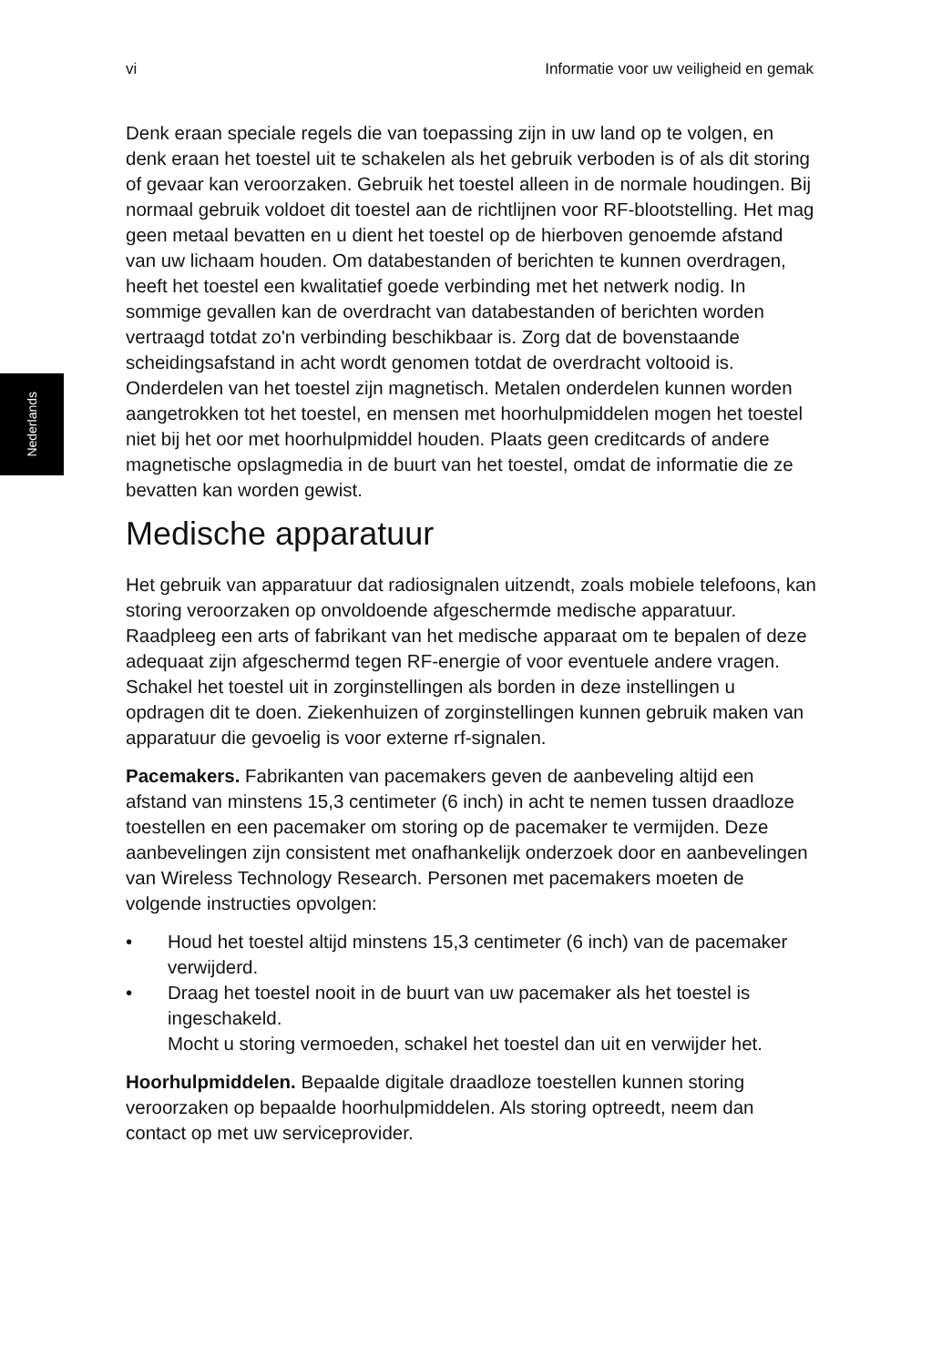vi Informatie voor uw veiligheid en gemak
Nederlands
Denk eraan speciale regels die van toepassing zijn in uw land op te volgen, en denk eraan het toestel uit te schakelen als het gebruik verboden is of als dit storing of gevaar kan veroorzaken. Gebruik het toestel alleen in de normale houdingen. Bij normaal gebruik voldoet dit toestel aan de richtlijnen voor RF-blootstelling. Het mag geen metaal bevatten en u dient het toestel op de hierboven genoemde afstand van uw lichaam houden. Om databestanden of berichten te kunnen overdragen, heeft het toestel een kwalitatief goede verbinding met het netwerk nodig. In sommige gevallen kan de overdracht van databestanden of berichten worden vertraagd totdat zo'n verbinding beschikbaar is. Zorg dat de bovenstaande scheidingsafstand in acht wordt genomen totdat de overdracht voltooid is. Onderdelen van het toestel zijn magnetisch. Metalen onderdelen kunnen worden aangetrokken tot het toestel, en mensen met hoorhulpmiddelen mogen het toestel niet bij het oor met hoorhulpmiddel houden. Plaats geen creditcards of andere magnetische opslagmedia in de buurt van het toestel, omdat de informatie die ze bevatten kan worden gewist.
Medische apparatuur
Het gebruik van apparatuur dat radiosignalen uitzendt, zoals mobiele telefoons, kan storing veroorzaken op onvoldoende afgeschermde medische apparatuur. Raadpleeg een arts of fabrikant van het medische apparaat om te bepalen of deze adequaat zijn afgeschermd tegen RF-energie of voor eventuele andere vragen. Schakel het toestel uit in zorginstellingen als borden in deze instellingen u opdragen dit te doen. Ziekenhuizen of zorginstellingen kunnen gebruik maken van apparatuur die gevoelig is voor externe rf-signalen.
Pacemakers. Fabrikanten van pacemakers geven de aanbeveling altijd een afstand van minstens 15,3 centimeter (6 inch) in acht te nemen tussen draadloze toestellen en een pacemaker om storing op de pacemaker te vermijden. Deze aanbevelingen zijn consistent met onafhankelijk onderzoek door en aanbevelingen van Wireless Technology Research. Personen met pacemakers moeten de volgende instructies opvolgen:
• Houd het toestel altijd minstens 15,3 centimeter (6 inch) van de pacemaker verwijderd.
• Draag het toestel nooit in de buurt van uw pacemaker als het toestel is ingeschakeld.
Mocht u storing vermoeden, schakel het toestel dan uit en verwijder het.
Hoorhulpmiddelen. Bepaalde digitale draadloze toestellen kunnen storing veroorzaken op bepaalde hoorhulpmiddelen. Als storing optreedt, neem dan contact op met uw serviceprovider.